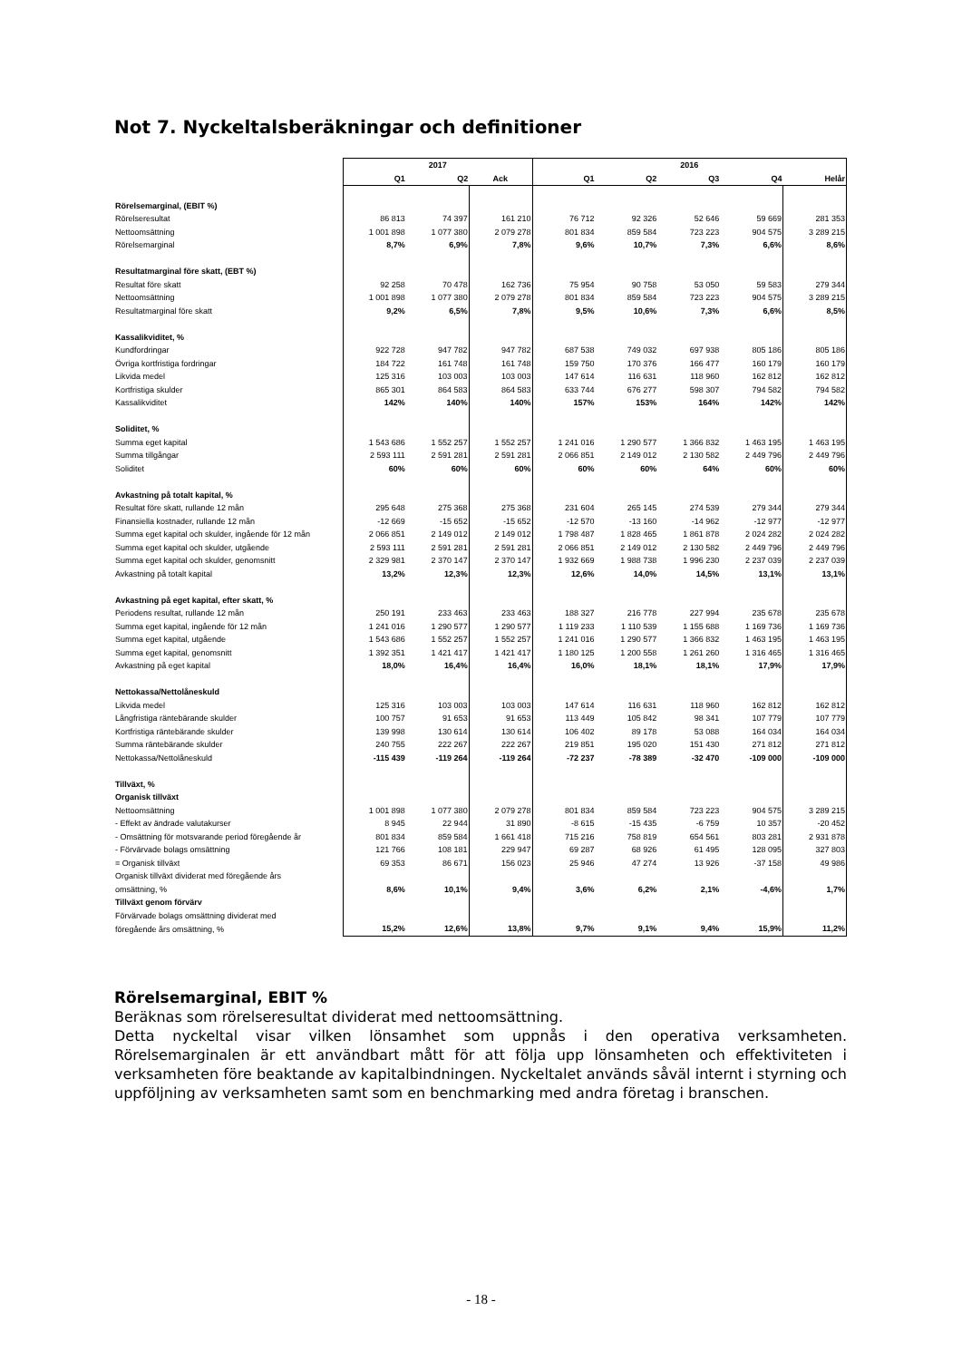Not 7. Nyckeltalsberäkningar och definitioner
| | 2017 | | | 2016 | | | | |
| | Q1 | Q2 | Ack | Q1 | Q2 | Q3 | Q4 | Helår |
| Rörelsemarginal, (EBIT %) | | | | | | | | |
| Rörelseresultat | 86 813 | 74 397 | 161 210 | 76 712 | 92 326 | 52 646 | 59 669 | 281 353 |
| Nettoomsättning | 1 001 898 | 1 077 380 | 2 079 278 | 801 834 | 859 584 | 723 223 | 904 575 | 3 289 215 |
| Rörelsemarginal | 8,7% | 6,9% | 7,8% | 9,6% | 10,7% | 7,3% | 6,6% | 8,6% |
| Resultatmarginal före skatt, (EBT %) | | | | | | | | |
| Resultat före skatt | 92 258 | 70 478 | 162 736 | 75 954 | 90 758 | 53 050 | 59 583 | 279 344 |
| Nettoomsättning | 1 001 898 | 1 077 380 | 2 079 278 | 801 834 | 859 584 | 723 223 | 904 575 | 3 289 215 |
| Resultatmarginal före skatt | 9,2% | 6,5% | 7,8% | 9,5% | 10,6% | 7,3% | 6,6% | 8,5% |
| Kassalikviditet, % | | | | | | | | |
| Kundfordringar | 922 728 | 947 782 | 947 782 | 687 538 | 749 032 | 697 938 | 805 186 | 805 186 |
| Övriga kortfristiga fordringar | 184 722 | 161 748 | 161 748 | 159 750 | 170 376 | 166 477 | 160 179 | 160 179 |
| Likvida medel | 125 316 | 103 003 | 103 003 | 147 614 | 116 631 | 118 960 | 162 812 | 162 812 |
| Kortfristiga skulder | 865 301 | 864 583 | 864 583 | 633 744 | 676 277 | 598 307 | 794 582 | 794 582 |
| Kassalikviditet | 142% | 140% | 140% | 157% | 153% | 164% | 142% | 142% |
| Soliditet, % | | | | | | | | |
| Summa eget kapital | 1 543 686 | 1 552 257 | 1 552 257 | 1 241 016 | 1 290 577 | 1 366 832 | 1 463 195 | 1 463 195 |
| Summa tillgångar | 2 593 111 | 2 591 281 | 2 591 281 | 2 066 851 | 2 149 012 | 2 130 582 | 2 449 796 | 2 449 796 |
| Soliditet | 60% | 60% | 60% | 60% | 60% | 64% | 60% | 60% |
| Avkastning på totalt kapital, % | | | | | | | | |
| Resultat före skatt, rullande 12 mån | 295 648 | 275 368 | 275 368 | 231 604 | 265 145 | 274 539 | 279 344 | 279 344 |
| Finansiella kostnader, rullande 12 mån | -12 669 | -15 652 | -15 652 | -12 570 | -13 160 | -14 962 | -12 977 | -12 977 |
| Summa eget kapital och skulder, ingående för 12 mån | 2 066 851 | 2 149 012 | 2 149 012 | 1 798 487 | 1 828 465 | 1 861 878 | 2 024 282 | 2 024 282 |
| Summa eget kapital och skulder, utgående | 2 593 111 | 2 591 281 | 2 591 281 | 2 066 851 | 2 149 012 | 2 130 582 | 2 449 796 | 2 449 796 |
| Summa eget kapital och skulder, genomsnitt | 2 329 981 | 2 370 147 | 2 370 147 | 1 932 669 | 1 988 738 | 1 996 230 | 2 237 039 | 2 237 039 |
| Avkastning på totalt kapital | 13,2% | 12,3% | 12,3% | 12,6% | 14,0% | 14,5% | 13,1% | 13,1% |
| Avkastning på eget kapital, efter skatt, % | | | | | | | | |
| Periodens resultat, rullande 12 mån | 250 191 | 233 463 | 233 463 | 188 327 | 216 778 | 227 994 | 235 678 | 235 678 |
| Summa eget kapital, ingående för 12 mån | 1 241 016 | 1 290 577 | 1 290 577 | 1 119 233 | 1 110 539 | 1 155 688 | 1 169 736 | 1 169 736 |
| Summa eget kapital, utgående | 1 543 686 | 1 552 257 | 1 552 257 | 1 241 016 | 1 290 577 | 1 366 832 | 1 463 195 | 1 463 195 |
| Summa eget kapital, genomsnitt | 1 392 351 | 1 421 417 | 1 421 417 | 1 180 125 | 1 200 558 | 1 261 260 | 1 316 465 | 1 316 465 |
| Avkastning på eget kapital | 18,0% | 16,4% | 16,4% | 16,0% | 18,1% | 18,1% | 17,9% | 17,9% |
| Nettokassa/Nettolåneskuld | | | | | | | | |
| Likvida medel | 125 316 | 103 003 | 103 003 | 147 614 | 116 631 | 118 960 | 162 812 | 162 812 |
| Långfristiga räntebärande skulder | 100 757 | 91 653 | 91 653 | 113 449 | 105 842 | 98 341 | 107 779 | 107 779 |
| Kortfristiga räntebärande skulder | 139 998 | 130 614 | 130 614 | 106 402 | 89 178 | 53 088 | 164 034 | 164 034 |
| Summa räntebärande skulder | 240 755 | 222 267 | 222 267 | 219 851 | 195 020 | 151 430 | 271 812 | 271 812 |
| Nettokassa/Nettolåneskuld | -115 439 | -119 264 | -119 264 | -72 237 | -78 389 | -32 470 | -109 000 | -109 000 |
| Tillväxt, % | | | | | | | | |
| Organisk tillväxt | | | | | | | | |
| Nettoomsättning | 1 001 898 | 1 077 380 | 2 079 278 | 801 834 | 859 584 | 723 223 | 904 575 | 3 289 215 |
| - Effekt av ändrade valutakurser | 8 945 | 22 944 | 31 890 | -8 615 | -15 435 | -6 759 | 10 357 | -20 452 |
| - Omsättning för motsvarande period föregående år | 801 834 | 859 584 | 1 661 418 | 715 216 | 758 819 | 654 561 | 803 281 | 2 931 878 |
| - Förvärvade bolags omsättning | 121 766 | 108 181 | 229 947 | 69 287 | 68 926 | 61 495 | 128 095 | 327 803 |
| = Organisk tillväxt | 69 353 | 86 671 | 156 023 | 25 946 | 47 274 | 13 926 | -37 158 | 49 986 |
| Organisk tillväxt dividerat med föregående års | | | | | | | | |
| omsättning, % | 8,6% | 10,1% | 9,4% | 3,6% | 6,2% | 2,1% | -4,6% | 1,7% |
| Tillväxt genom förvärv | | | | | | | | |
| Förvärvade bolags omsättning dividerat med | | | | | | | | |
| föregående års omsättning, % | 15,2% | 12,6% | 13,8% | 9,7% | 9,1% | 9,4% | 15,9% | 11,2% |
Rörelsemarginal, EBIT %
Beräknas som rörelseresultat dividerat med nettoomsättning.
Detta nyckeltal visar vilken lönsamhet som uppnås i den operativa verksamheten. Rörelsemarginalen är ett användbart mått för att följa upp lönsamheten och effektiviteten i verksamheten före beaktande av kapitalbindningen. Nyckeltalet används såväl internt i styrning och uppföljning av verksamheten samt som en benchmarking med andra företag i branschen.
- 18 -